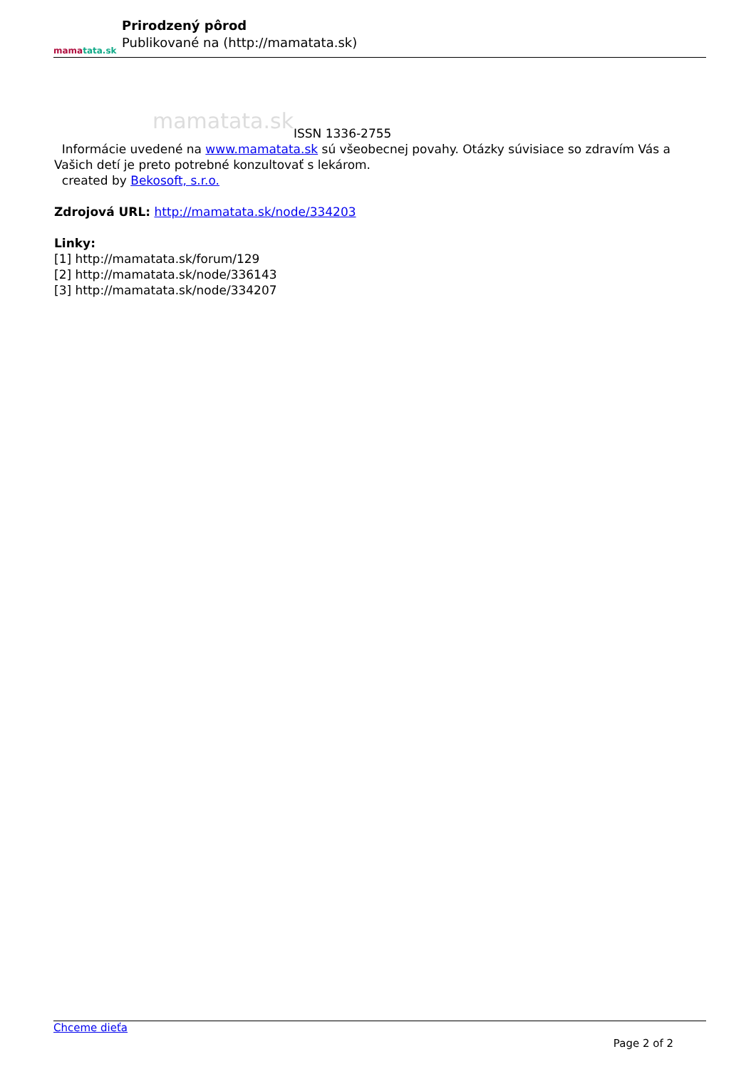mamatata.sk
Prirodzený pôrod
Publikované na (http://mamatata.sk)
mamatata.sk ISSN 1336-2755
Informácie uvedené na www.mamatata.sk sú všeobecnej povahy. Otázky súvisiace so zdravím Vás a Vašich detí je preto potrebné konzultovať s lekárom.
created by Bekosoft, s.r.o.
Zdrojová URL: http://mamatata.sk/node/334203
Linky:
[1] http://mamatata.sk/forum/129
[2] http://mamatata.sk/node/336143
[3] http://mamatata.sk/node/334207
Chceme dieťa
Page 2 of 2